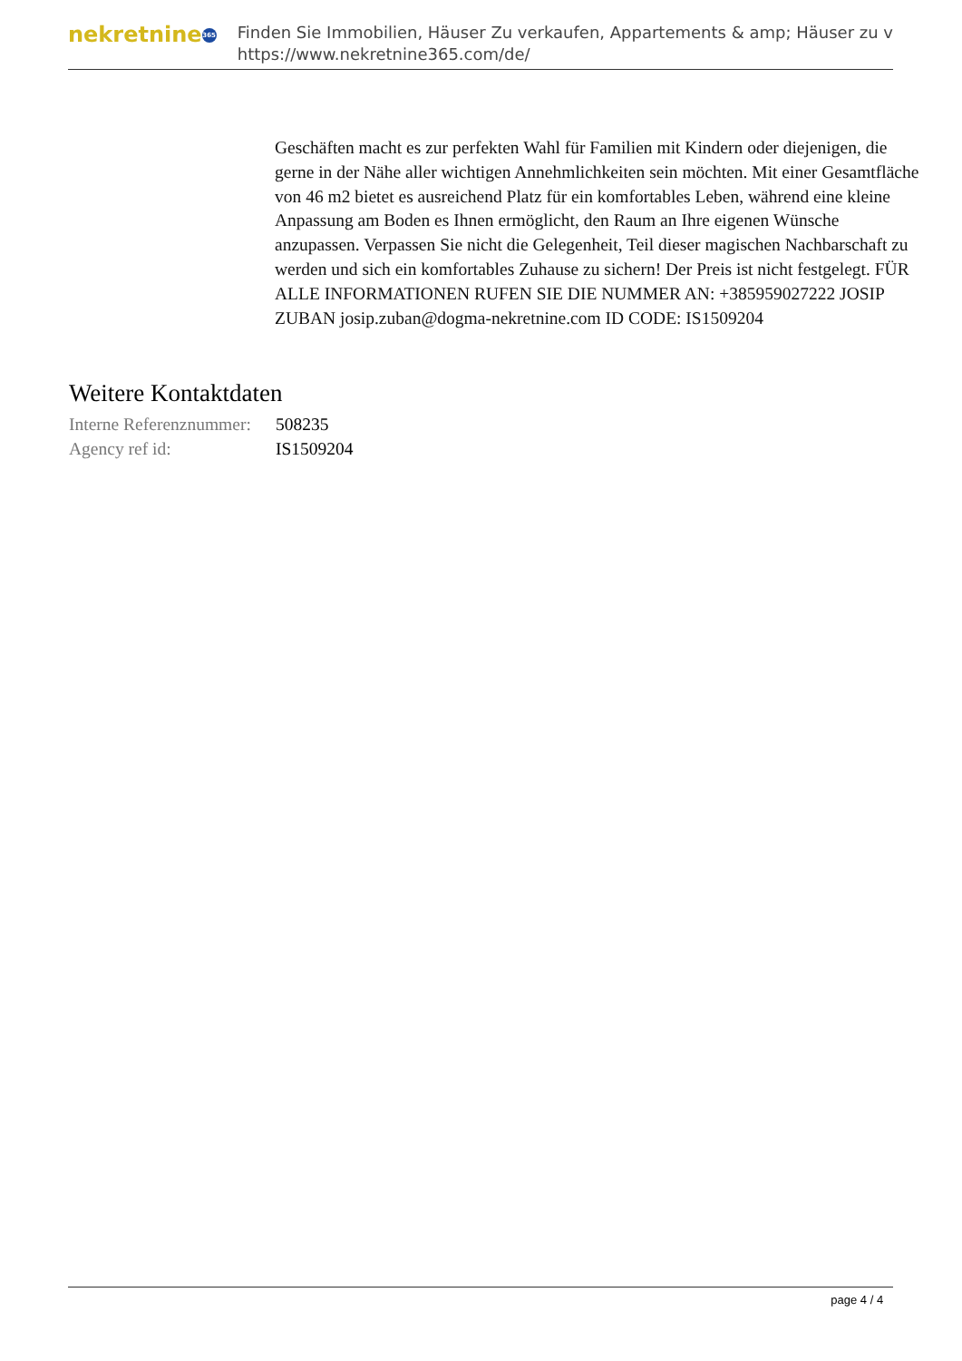nekretnine 365
Finden Sie Immobilien, Häuser Zu verkaufen, Appartements & amp; Häuser zu v
https://www.nekretnine365.com/de/
Geschäften macht es zur perfekten Wahl für Familien mit Kindern oder diejenigen, die gerne in der Nähe aller wichtigen Annehmlichkeiten sein möchten. Mit einer Gesamtfläche von 46 m2 bietet es ausreichend Platz für ein komfortables Leben, während eine kleine Anpassung am Boden es Ihnen ermöglicht, den Raum an Ihre eigenen Wünsche anzupassen. Verpassen Sie nicht die Gelegenheit, Teil dieser magischen Nachbarschaft zu werden und sich ein komfortables Zuhause zu sichern! Der Preis ist nicht festgelegt. FÜR ALLE INFORMATIONEN RUFEN SIE DIE NUMMER AN: +385959027222 JOSIP ZUBAN josip.zuban@dogma-nekretnine.com ID CODE: IS1509204
Weitere Kontaktdaten
| Interne Referenznummer: | 508235 |
| Agency ref id: | IS1509204 |
page 4 / 4